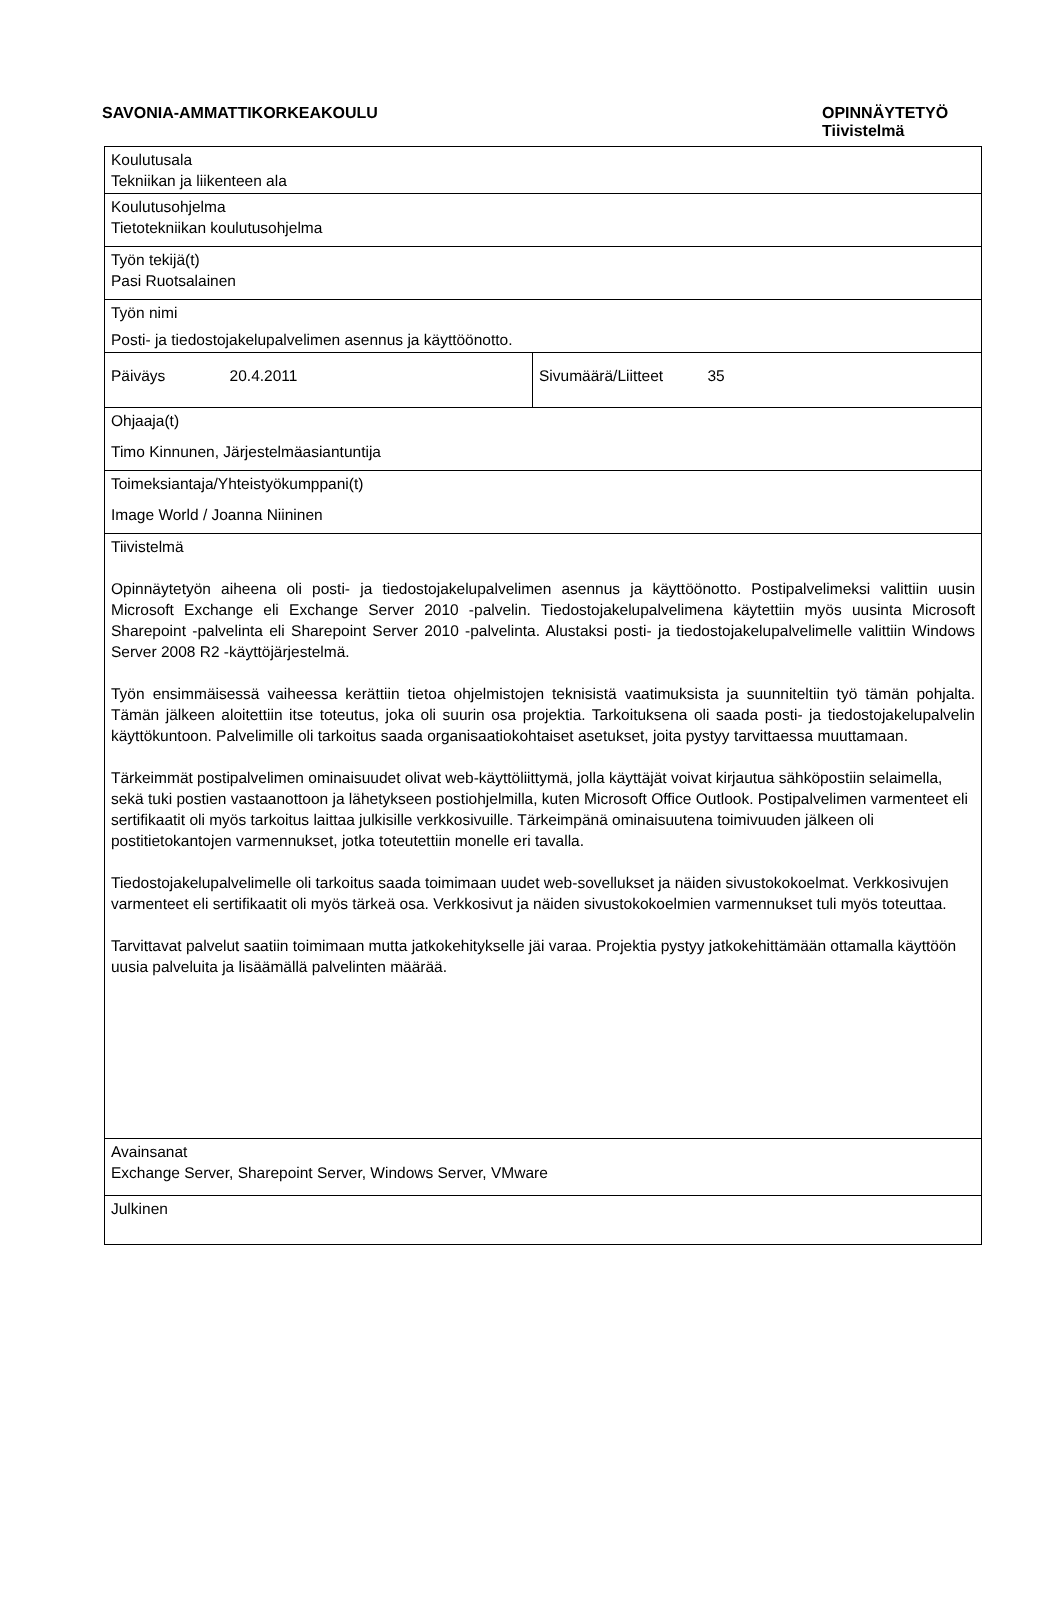SAVONIA-AMMATTIKORKEAKOULU
OPINNÄYTETYÖ
Tiivistelmä
| Koulutusala Tekniikan ja liikenteen ala | |
| Koulutusohjelma Tietotekniikan koulutusohjelma | |
| Työn tekijä(t) Pasi Ruotsalainen | |
| Työn nimi Posti- ja tiedostojakelupalvelimen asennus ja käyttöönotto. | |
| Päiväys 20.4.2011 | Sivumäärä/Liitteet 35 |
| Ohjaaja(t) Timo Kinnunen, Järjestelmäasiantuntija | |
| Toimeksiantaja/Yhteistyökumppani(t) Image World / Joanna Niininen | |
| Tiivistelmä Opinnäytetyön aiheena oli posti- ja tiedostojakelupalvelimen asennus ja käyttöönotto. Postipalvelimeksi valittiin uusin Microsoft Exchange eli Exchange Server 2010 -palvelin. Tiedostojakelupalvelimena käytettiin myös uusinta Microsoft Sharepoint -palvelinta eli Sharepoint Server 2010 -palvelinta. Alustaksi posti- ja tiedostojakelupalvelimelle valittiin Windows Server 2008 R2 -käyttöjärjestelmä. Työn ensimmäisessä vaiheessa kerättiin tietoa ohjelmistojen teknisistä vaatimuksista ja suunniteltiin työ tämän pohjalta. Tämän jälkeen aloitettiin itse toteutus, joka oli suurin osa projektia. Tarkoituksena oli saada posti- ja tiedostojakelupalvelin käyttökuntoon. Palvelimille oli tarkoitus saada organisaatiokohtaiset asetukset, joita pystyy tarvittaessa muuttamaan. Tärkeimmät postipalvelimen ominaisuudet olivat web-käyttöliittymä, jolla käyttäjät voivat kirjautua sähköpostiin selaimella, sekä tuki postien vastaanottoon ja lähetykseen postiohjelmilla, kuten Microsoft Office Outlook. Postipalvelimen varmenteet eli sertifikaatit oli myös tarkoitus laittaa julkisille verkkosivuille. Tärkeimpänä ominaisuutena toimivuuden jälkeen oli postitietokantojen varmennukset, jotka toteutettiin monelle eri tavalla. Tiedostojakelupalvelimelle oli tarkoitus saada toimimaan uudet web-sovellukset ja näiden sivustokokoelmat. Verkkosivujen varmenteet eli sertifikaatit oli myös tärkeä osa. Verkkosivut ja näiden sivustokokoelmien varmennukset tuli myös toteuttaa. Tarvittavat palvelut saatiin toimimaan mutta jatkokehitykselle jäi varaa. Projektia pystyy jatkokehittämään ottamalla käyttöön uusia palveluita ja lisäämällä palvelinten määrää. | |
| Avainsanat Exchange Server, Sharepoint Server, Windows Server, VMware | |
| Julkinen | |